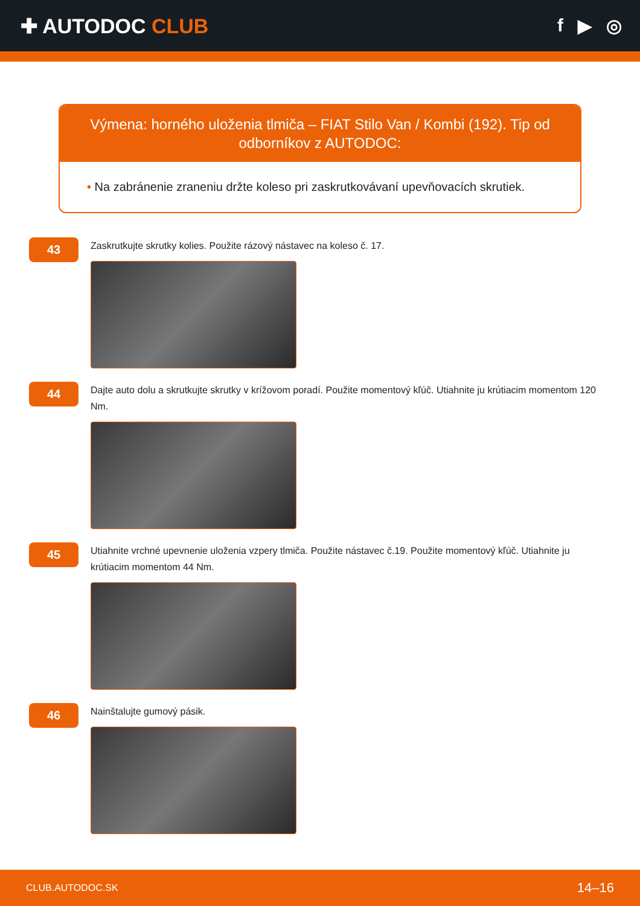✚ AUTODOC CLUB f ▶ ◎
Výmena: horného uloženia tlmiča – FIAT Stilo Van / Kombi (192). Tip od odborníkov z AUTODOC:
• Na zabránenie zraneniu držte koleso pri zaskrutkovávaní upevňovacích skrutiek.
43
Zaskrutkujte skrutky kolies. Použite rázový nástavec na koleso č. 17.
44
Dajte auto dolu a skrutkujte skrutky v krížovom poradí. Použite momentový kľúč. Utiahnite ju krútiacim momentom 120 Nm.
45
Utiahnite vrchné upevnenie uloženia vzpery tlmiča. Použite nástavec č.19. Použite momentový kľúč. Utiahnite ju krútiacim momentom 44 Nm.
46
Nainštalujte gumový pásik.
CLUB.AUTODOC.SK 14–16